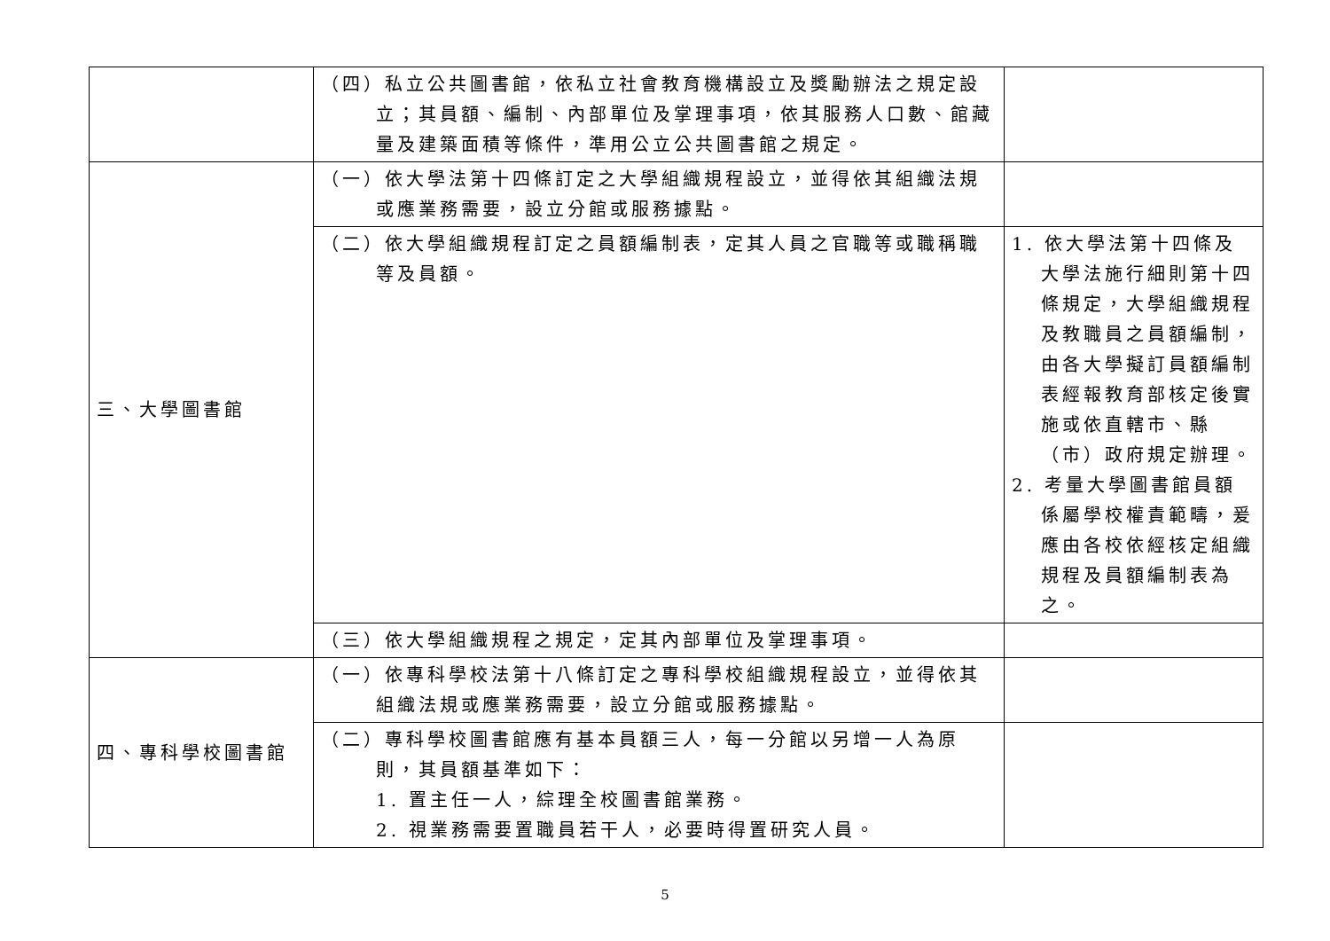| | （四）私立公共圖書館，依私立社會教育機構設立及獎勵辦法之規定設立；其員額、編制、內部單位及掌理事項，依其服務人口數、館藏量及建築面積等條件，準用公立公共圖書館之規定。 | |
| 三、大學圖書館 | （一）依大學法第十四條訂定之大學組織規程設立，並得依其組織法規或應業務需要，設立分館或服務據點。 | |
| | （二）依大學組織規程訂定之員額編制表，定其人員之官職等或職稱職等及員額。 | 1. 依大學法第十四條及大學法施行細則第十四條規定，大學組織規程及教職員之員額編制，由各大學擬訂員額編制表經報教育部核定後實施或依直轄市、縣（市）政府規定辦理。 2. 考量大學圖書館員額係屬學校權責範疇，爰應由各校依經核定組織規程及員額編制表為之。 |
| | （三）依大學組織規程之規定，定其內部單位及掌理事項。 | |
| 四、專科學校圖書館 | （一）依專科學校法第十八條訂定之專科學校組織規程設立，並得依其組織法規或應業務需要，設立分館或服務據點。 | |
| | （二）專科學校圖書館應有基本員額三人，每一分館以另增一人為原則，其員額基準如下： 1. 置主任一人，綜理全校圖書館業務。 2. 視業務需要置職員若干人，必要時得置研究人員。 | |
5